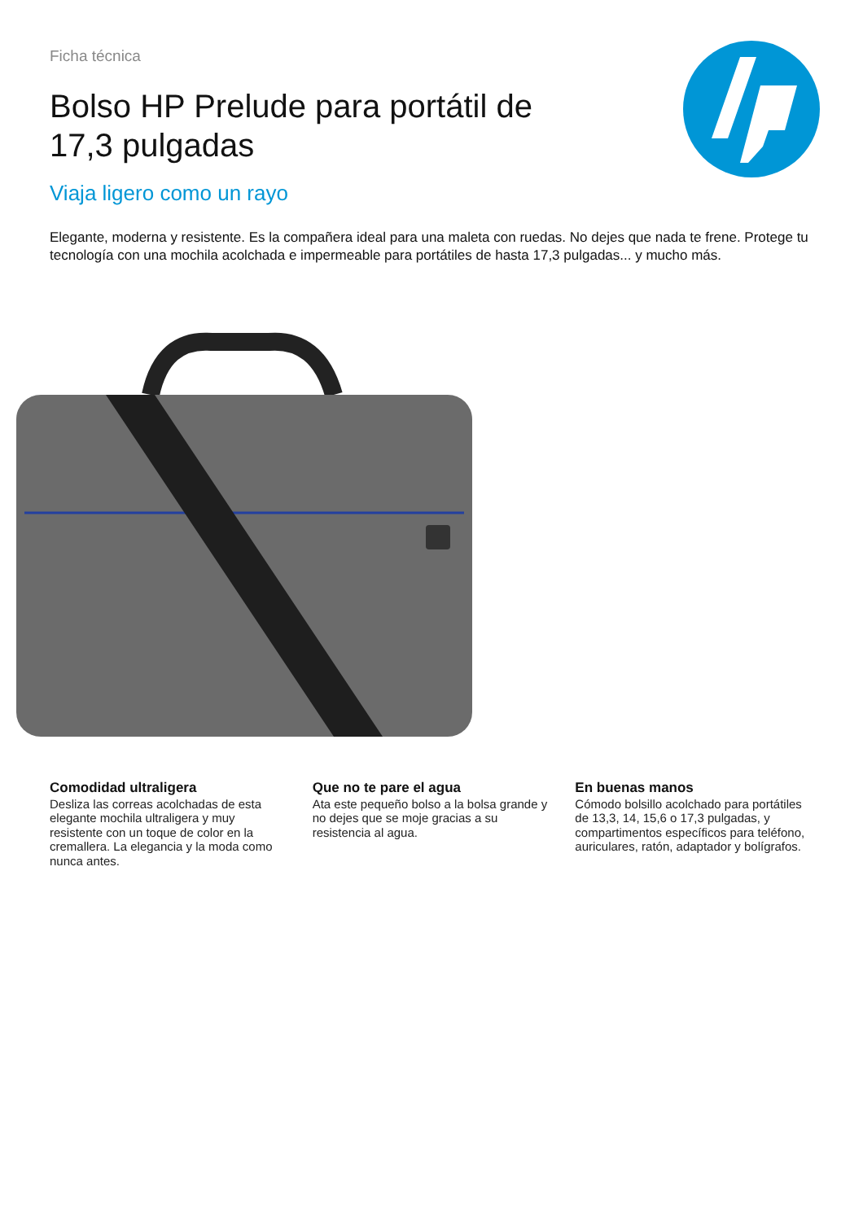Ficha técnica
Bolso HP Prelude para portátil de 17,3 pulgadas
Viaja ligero como un rayo
Elegante, moderna y resistente. Es la compañera ideal para una maleta con ruedas. No dejes que nada te frene. Protege tu tecnología con una mochila acolchada e impermeable para portátiles de hasta 17,3 pulgadas... y mucho más.
Comodidad ultraligera
Desliza las correas acolchadas de esta elegante mochila ultraligera y muy resistente con un toque de color en la cremallera. La elegancia y la moda como nunca antes.
Que no te pare el agua
Ata este pequeño bolso a la bolsa grande y no dejes que se moje gracias a su resistencia al agua.
En buenas manos
Cómodo bolsillo acolchado para portátiles de 13,3, 14, 15,6 o 17,3 pulgadas, y compartimentos específicos para teléfono, auriculares, ratón, adaptador y bolígrafos.